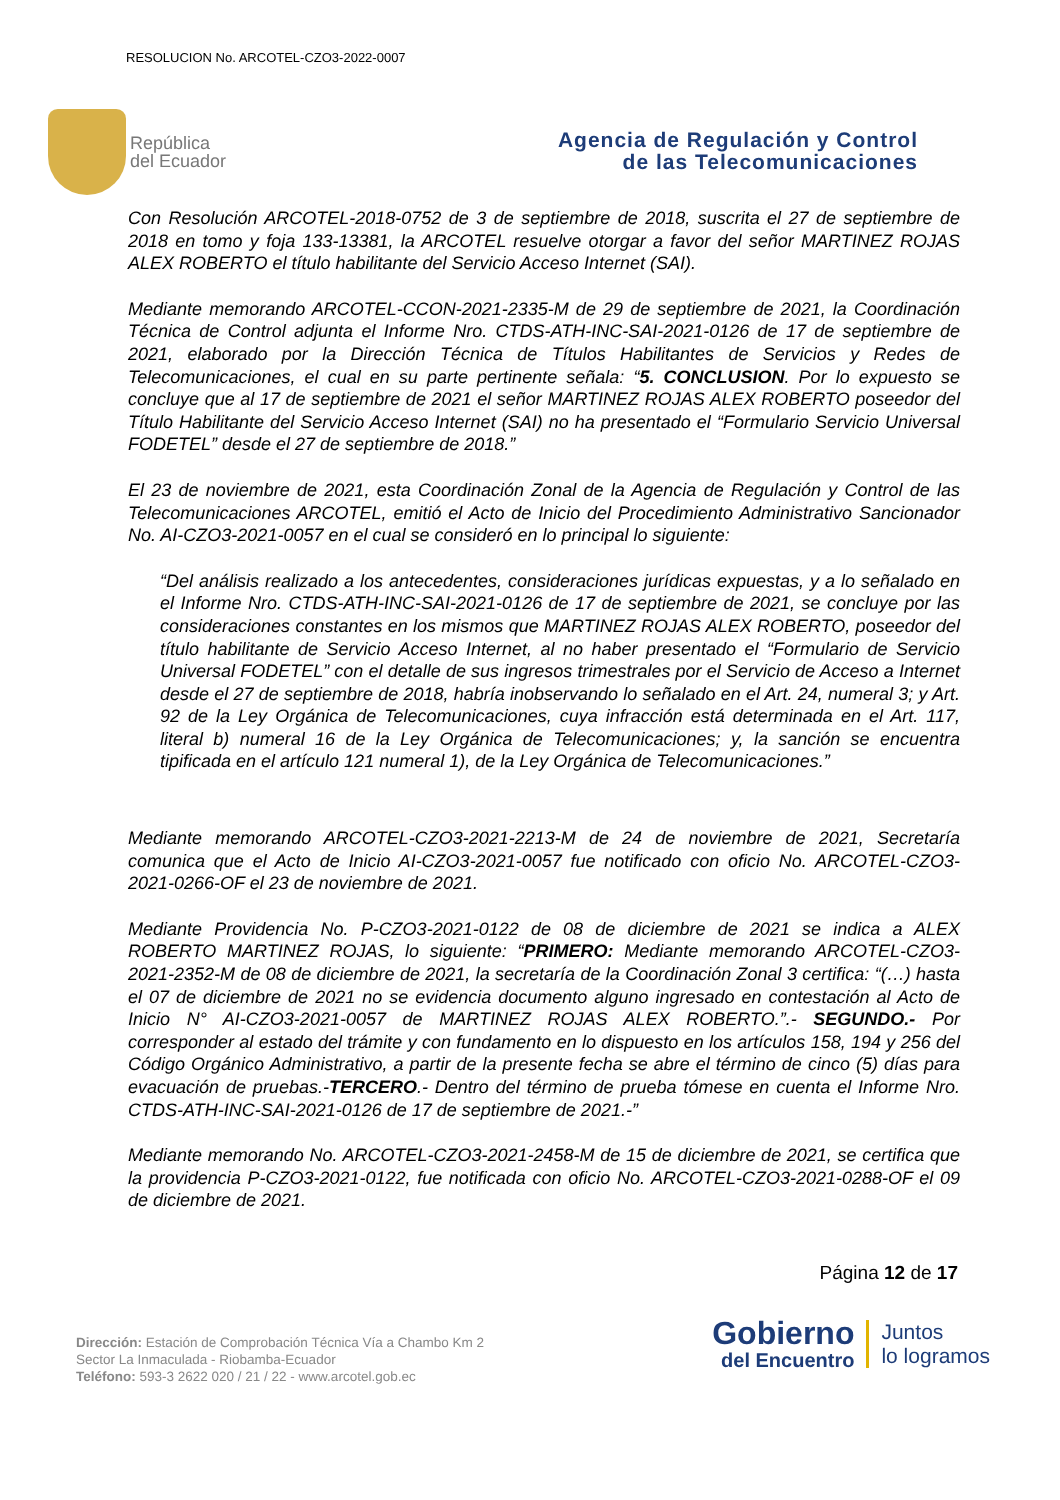RESOLUCION No. ARCOTEL-CZO3-2022-0007
República
del Ecuador
Agencia de Regulación y Control
de las Telecomunicaciones
Con Resolución ARCOTEL-2018-0752 de 3 de septiembre de 2018, suscrita el 27 de septiembre de 2018 en tomo y foja 133-13381, la ARCOTEL resuelve otorgar a favor del señor MARTINEZ ROJAS ALEX ROBERTO el título habilitante del Servicio Acceso Internet (SAI).
Mediante memorando ARCOTEL-CCON-2021-2335-M de 29 de septiembre de 2021, la Coordinación Técnica de Control adjunta el Informe Nro. CTDS-ATH-INC-SAI-2021-0126 de 17 de septiembre de 2021, elaborado por la Dirección Técnica de Títulos Habilitantes de Servicios y Redes de Telecomunicaciones, el cual en su parte pertinente señala: “5. CONCLUSION. Por lo expuesto se concluye que al 17 de septiembre de 2021 el señor MARTINEZ ROJAS ALEX ROBERTO poseedor del Título Habilitante del Servicio Acceso Internet (SAI) no ha presentado el “Formulario Servicio Universal FODETEL” desde el 27 de septiembre de 2018.”
El 23 de noviembre de 2021, esta Coordinación Zonal de la Agencia de Regulación y Control de las Telecomunicaciones ARCOTEL, emitió el Acto de Inicio del Procedimiento Administrativo Sancionador No. AI-CZO3-2021-0057 en el cual se consideró en lo principal lo siguiente:
“Del análisis realizado a los antecedentes, consideraciones jurídicas expuestas, y a lo señalado en el Informe Nro. CTDS-ATH-INC-SAI-2021-0126 de 17 de septiembre de 2021, se concluye por las consideraciones constantes en los mismos que MARTINEZ ROJAS ALEX ROBERTO, poseedor del título habilitante de Servicio Acceso Internet, al no haber presentado el “Formulario de Servicio Universal FODETEL” con el detalle de sus ingresos trimestrales por el Servicio de Acceso a Internet desde el 27 de septiembre de 2018, habría inobservando lo señalado en el Art. 24, numeral 3; y Art. 92 de la Ley Orgánica de Telecomunicaciones, cuya infracción está determinada en el Art. 117, literal b) numeral 16 de la Ley Orgánica de Telecomunicaciones; y, la sanción se encuentra tipificada en el artículo 121 numeral 1), de la Ley Orgánica de Telecomunicaciones.”
Mediante memorando ARCOTEL-CZO3-2021-2213-M de 24 de noviembre de 2021, Secretaría comunica que el Acto de Inicio AI-CZO3-2021-0057 fue notificado con oficio No. ARCOTEL-CZO3-2021-0266-OF el 23 de noviembre de 2021.
Mediante Providencia No. P-CZO3-2021-0122 de 08 de diciembre de 2021 se indica a ALEX ROBERTO MARTINEZ ROJAS, lo siguiente: “PRIMERO: Mediante memorando ARCOTEL-CZO3-2021-2352-M de 08 de diciembre de 2021, la secretaría de la Coordinación Zonal 3 certifica: “(…) hasta el 07 de diciembre de 2021 no se evidencia documento alguno ingresado en contestación al Acto de Inicio N° AI-CZO3-2021-0057 de MARTINEZ ROJAS ALEX ROBERTO.”.- SEGUNDO.- Por corresponder al estado del trámite y con fundamento en lo dispuesto en los artículos 158, 194 y 256 del Código Orgánico Administrativo, a partir de la presente fecha se abre el término de cinco (5) días para evacuación de pruebas.-TERCERO.- Dentro del término de prueba tómese en cuenta el Informe Nro. CTDS-ATH-INC-SAI-2021-0126 de 17 de septiembre de 2021.-”
Mediante memorando No. ARCOTEL-CZO3-2021-2458-M de 15 de diciembre de 2021, se certifica que la providencia P-CZO3-2021-0122, fue notificada con oficio No. ARCOTEL-CZO3-2021-0288-OF el 09 de diciembre de 2021.
Página 12 de 17
Dirección: Estación de Comprobación Técnica Vía a Chambo Km 2
Sector La Inmaculada - Riobamba-Ecuador
Teléfono: 593-3 2622 020 / 21 / 22 - www.arcotel.gob.ec
Gobierno
del Encuentro
Juntos
lo logramos